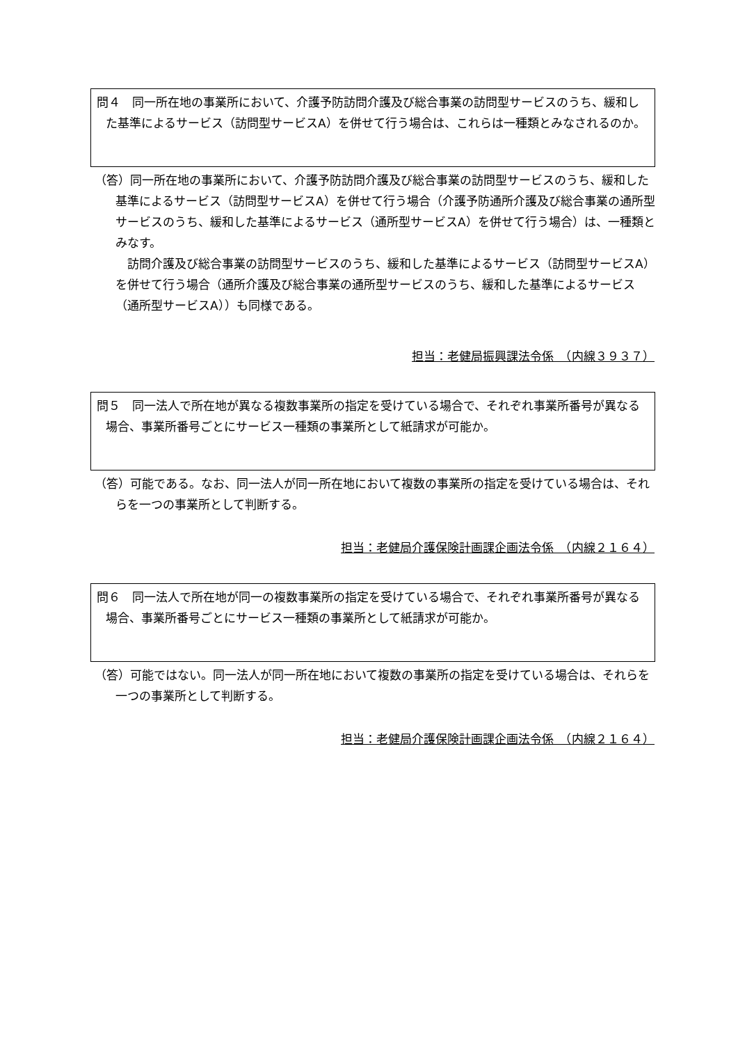問４　同一所在地の事業所において、介護予防訪問介護及び総合事業の訪問型サービスのうち、緩和した基準によるサービス（訪問型サービスA）を併せて行う場合は、これらは一種類とみなされるのか。
（答）同一所在地の事業所において、介護予防訪問介護及び総合事業の訪問型サービスのうち、緩和した基準によるサービス（訪問型サービスA）を併せて行う場合（介護予防通所介護及び総合事業の通所型サービスのうち、緩和した基準によるサービス（通所型サービスA）を併せて行う場合）は、一種類とみなす。
訪問介護及び総合事業の訪問型サービスのうち、緩和した基準によるサービス（訪問型サービスA）を併せて行う場合（通所介護及び総合事業の通所型サービスのうち、緩和した基準によるサービス（通所型サービスA））も同様である。
担当：老健局振興課法令係　（内線３９３７）
問５　同一法人で所在地が異なる複数事業所の指定を受けている場合で、それぞれ事業所番号が異なる場合、事業所番号ごとにサービス一種類の事業所として紙請求が可能か。
（答）可能である。なお、同一法人が同一所在地において複数の事業所の指定を受けている場合は、それらを一つの事業所として判断する。
担当：老健局介護保険計画課企画法令係　（内線２１６４）
問６　同一法人で所在地が同一の複数事業所の指定を受けている場合で、それぞれ事業所番号が異なる場合、事業所番号ごとにサービス一種類の事業所として紙請求が可能か。
（答）可能ではない。同一法人が同一所在地において複数の事業所の指定を受けている場合は、それらを一つの事業所として判断する。
担当：老健局介護保険計画課企画法令係　（内線２１６４）